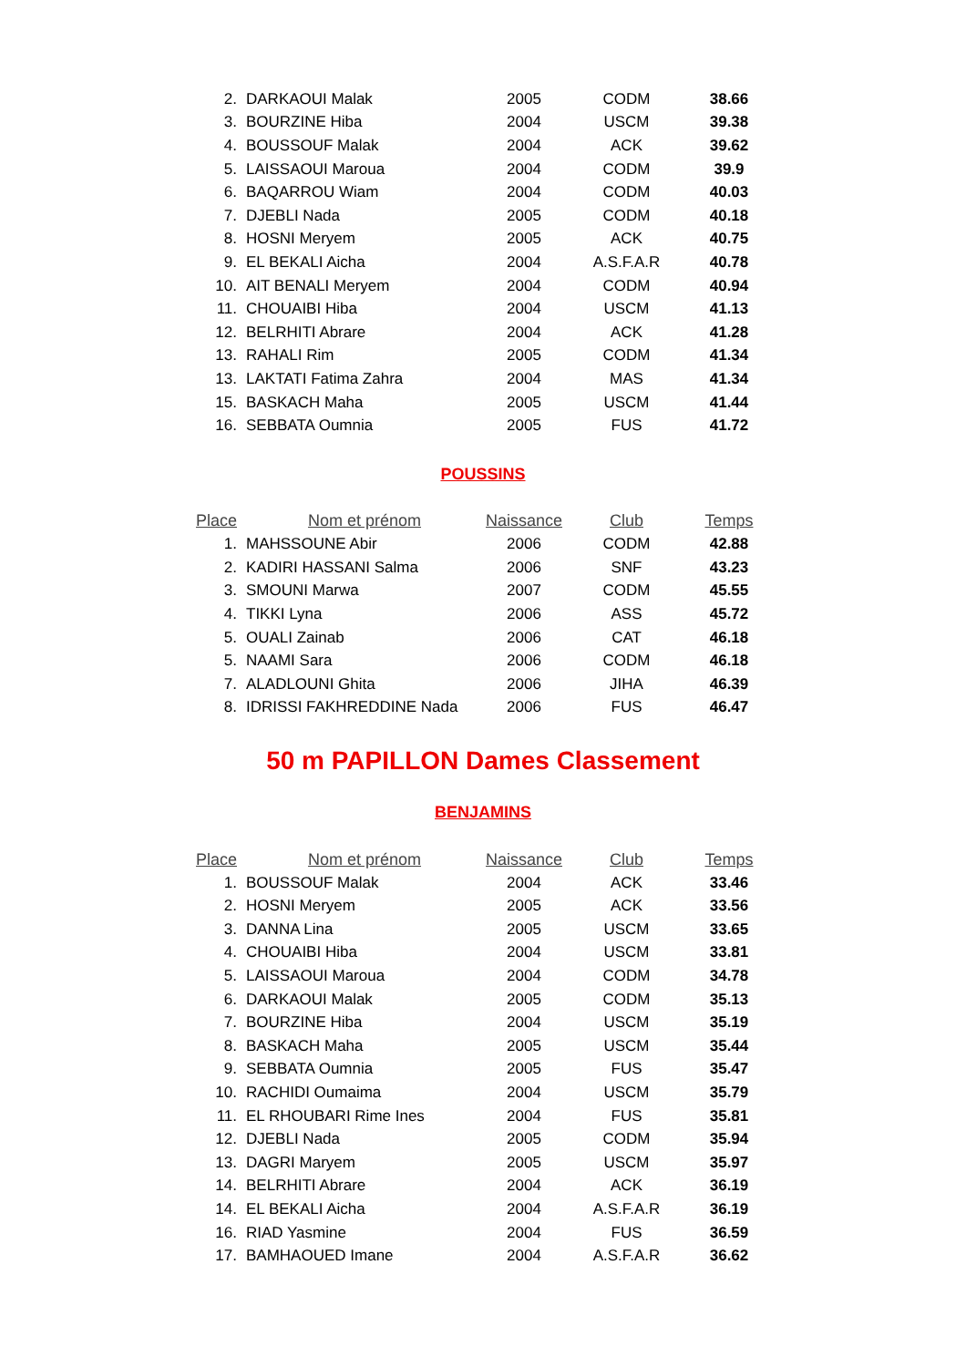| 2. | DARKAOUI Malak | 2005 | CODM | 38.66 |
| 3. | BOURZINE Hiba | 2004 | USCM | 39.38 |
| 4. | BOUSSOUF Malak | 2004 | ACK | 39.62 |
| 5. | LAISSAOUI Maroua | 2004 | CODM | 39.9 |
| 6. | BAQARROU Wiam | 2004 | CODM | 40.03 |
| 7. | DJEBLI Nada | 2005 | CODM | 40.18 |
| 8. | HOSNI Meryem | 2005 | ACK | 40.75 |
| 9. | EL BEKALI Aicha | 2004 | A.S.F.A.R | 40.78 |
| 10. | AIT BENALI Meryem | 2004 | CODM | 40.94 |
| 11. | CHOUAIBI Hiba | 2004 | USCM | 41.13 |
| 12. | BELRHITI Abrare | 2004 | ACK | 41.28 |
| 13. | RAHALI Rim | 2005 | CODM | 41.34 |
| 13. | LAKTATI Fatima Zahra | 2004 | MAS | 41.34 |
| 15. | BASKACH Maha | 2005 | USCM | 41.44 |
| 16. | SEBBATA Oumnia | 2005 | FUS | 41.72 |
POUSSINS
| Place | Nom et prénom | Naissance | Club | Temps |
| --- | --- | --- | --- | --- |
| 1. | MAHSSOUNE Abir | 2006 | CODM | 42.88 |
| 2. | KADIRI HASSANI Salma | 2006 | SNF | 43.23 |
| 3. | SMOUNI Marwa | 2007 | CODM | 45.55 |
| 4. | TIKKI Lyna | 2006 | ASS | 45.72 |
| 5. | OUALI Zainab | 2006 | CAT | 46.18 |
| 5. | NAAMI Sara | 2006 | CODM | 46.18 |
| 7. | ALADLOUNI Ghita | 2006 | JIHA | 46.39 |
| 8. | IDRISSI FAKHREDDINE Nada | 2006 | FUS | 46.47 |
50 m PAPILLON Dames Classement
BENJAMINS
| Place | Nom et prénom | Naissance | Club | Temps |
| --- | --- | --- | --- | --- |
| 1. | BOUSSOUF Malak | 2004 | ACK | 33.46 |
| 2. | HOSNI Meryem | 2005 | ACK | 33.56 |
| 3. | DANNA Lina | 2005 | USCM | 33.65 |
| 4. | CHOUAIBI Hiba | 2004 | USCM | 33.81 |
| 5. | LAISSAOUI Maroua | 2004 | CODM | 34.78 |
| 6. | DARKAOUI Malak | 2005 | CODM | 35.13 |
| 7. | BOURZINE Hiba | 2004 | USCM | 35.19 |
| 8. | BASKACH Maha | 2005 | USCM | 35.44 |
| 9. | SEBBATA Oumnia | 2005 | FUS | 35.47 |
| 10. | RACHIDI Oumaima | 2004 | USCM | 35.79 |
| 11. | EL RHOUBARI Rime Ines | 2004 | FUS | 35.81 |
| 12. | DJEBLI Nada | 2005 | CODM | 35.94 |
| 13. | DAGRI Maryem | 2005 | USCM | 35.97 |
| 14. | BELRHITI Abrare | 2004 | ACK | 36.19 |
| 14. | EL BEKALI Aicha | 2004 | A.S.F.A.R | 36.19 |
| 16. | RIAD Yasmine | 2004 | FUS | 36.59 |
| 17. | BAMHAOUED Imane | 2004 | A.S.F.A.R | 36.62 |